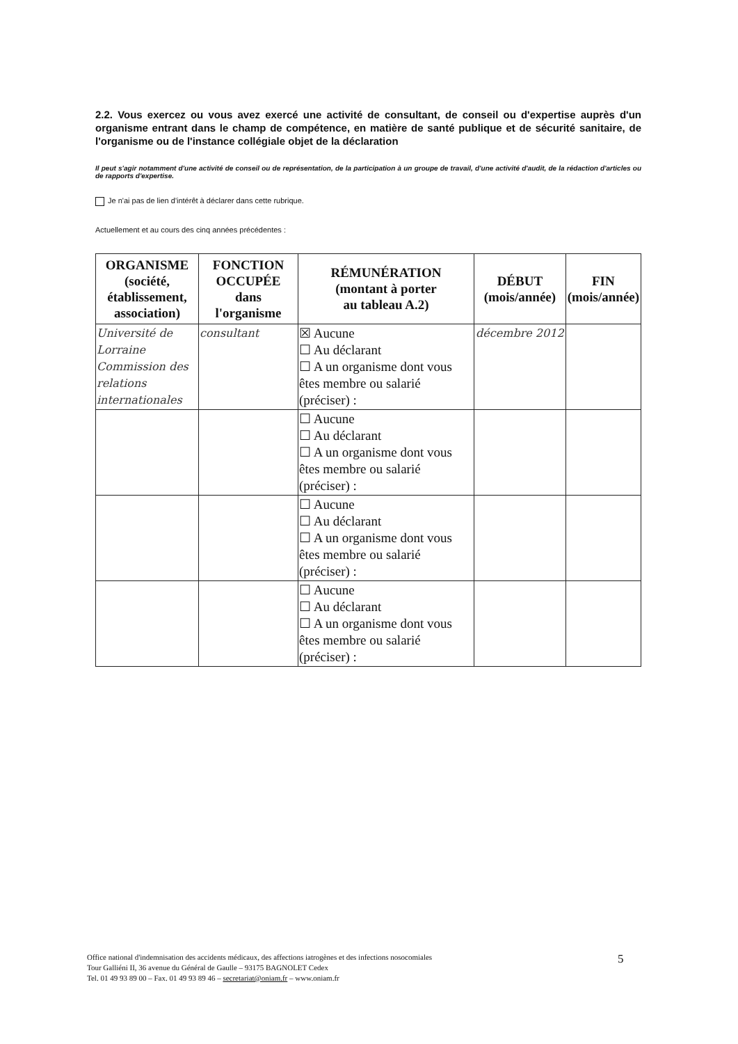2.2. Vous exercez ou vous avez exercé une activité de consultant, de conseil ou d'expertise auprès d'un organisme entrant dans le champ de compétence, en matière de santé publique et de sécurité sanitaire, de l'organisme ou de l'instance collégiale objet de la déclaration
Il peut s'agir notamment d'une activité de conseil ou de représentation, de la participation à un groupe de travail, d'une activité d'audit, de la rédaction d'articles ou de rapports d'expertise.
Je n'ai pas de lien d'intérêt à déclarer dans cette rubrique.
Actuellement et au cours des cinq années précédentes :
| ORGANISME (société, établissement, association) | FONCTION OCCUPÉE dans l'organisme | RÉMUNÉRATION (montant à porter au tableau A.2) | DÉBUT (mois/année) | FIN (mois/année) |
| --- | --- | --- | --- | --- |
| Université de Lorraine Commission des relations internationales | consultant | ☒ Aucune ☐ Au déclarant ☐ A un organisme dont vous êtes membre ou salarié (préciser) : | décembre 2012 | |
| | | ☐ Aucune ☐ Au déclarant ☐ A un organisme dont vous êtes membre ou salarié (préciser) : | | |
| | | ☐ Aucune ☐ Au déclarant ☐ A un organisme dont vous êtes membre ou salarié (préciser) : | | |
| | | ☐ Aucune ☐ Au déclarant ☐ A un organisme dont vous êtes membre ou salarié (préciser) : | | |
Office national d'indemnisation des accidents médicaux, des affections iatrogènes et des infections nosocomiales
Tour Galliéni II, 36 avenue du Général de Gaulle – 93175 BAGNOLET Cedex
Tel. 01 49 93 89 00 – Fax. 01 49 93 89 46 – secretariat@oniam.fr – www.oniam.fr
5